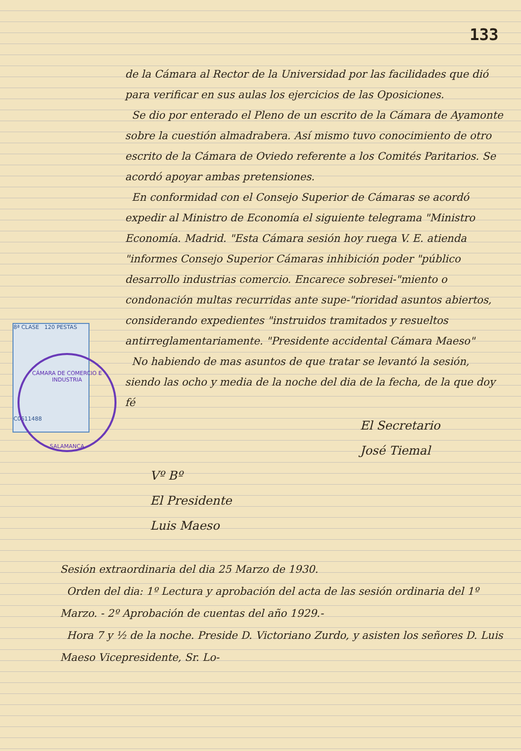8ª CLASE 120 PESTAS
C0611488
CÁMARA DE COMERCIO E INDUSTRIA
SALAMANCA
133
de la Cámara al Rector de la Universidad por las facilidades que dió para verificar en sus aulas los ejercicios de las Oposiciones.
Se dio por enterado el Pleno de un escrito de la Cámara de Ayamonte sobre la cuestión almadrabera. Así mismo tuvo conocimiento de otro escrito de la Cámara de Oviedo referente a los Comités Paritarios. Se acordó apoyar ambas pretensiones.
En conformidad con el Consejo Superior de Cámaras se acordó expedir al Ministro de Economía el siguiente telegrama "Ministro Economía. Madrid. "Esta Cámara sesión hoy ruega V. E. atienda "informes Consejo Superior Cámaras inhibición poder "público desarrollo industrias comercio. Encarece sobresei-"miento o condonación multas recurridas ante supe-"rioridad asuntos abiertos, considerando expedientes "instruidos tramitados y resueltos antirreglamentariamente. "Presidente accidental Cámara Maeso"
No habiendo de mas asuntos de que tratar se levantó la sesión, siendo las ocho y media de la noche del dia de la fecha, de la que doy fé
El Secretario
José Tiemal
Vº Bº
El Presidente
Luis Maeso
Sesión extraordinaria del dia 25 Marzo de 1930.
Orden del dia: 1º Lectura y aprobación del acta de las sesión ordinaria del 1º Marzo. - 2º Aprobación de cuentas del año 1929.-
Hora 7 y ½ de la noche. Preside D. Victoriano Zurdo, y asisten los señores D. Luis Maeso Vicepresidente, Sr. Lo-